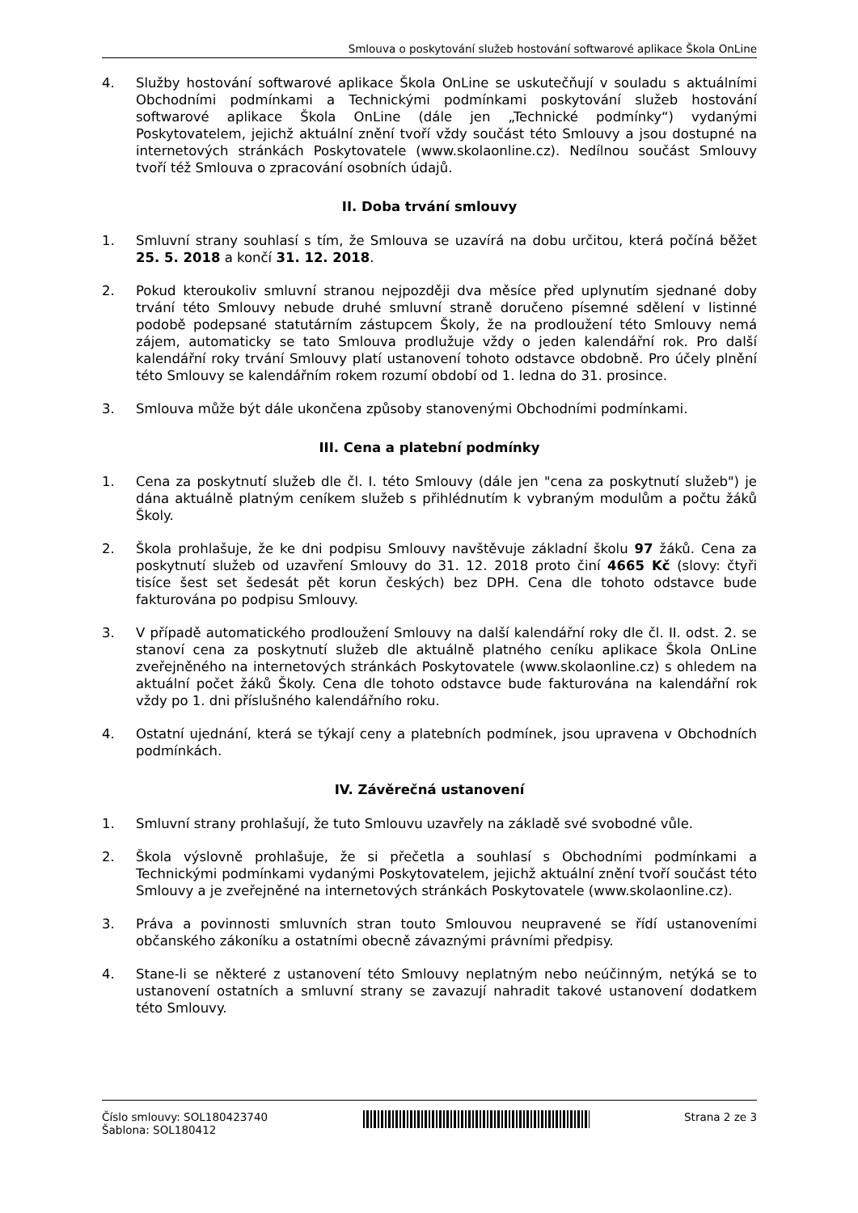Smlouva o poskytování služeb hostování softwarové aplikace Škola OnLine
4. Služby hostování softwarové aplikace Škola OnLine se uskutečňují v souladu s aktuálními Obchodními podmínkami a Technickými podmínkami poskytování služeb hostování softwarové aplikace Škola OnLine (dále jen „Technické podmínky“) vydanými Poskytovatelem, jejichž aktuální znění tvoří vždy součást této Smlouvy a jsou dostupné na internetových stránkách Poskytovatele (www.skolaonline.cz). Nedílnou součást Smlouvy tvoří též Smlouva o zpracování osobních údajů.
II. Doba trvání smlouvy
1. Smluvní strany souhlasí s tím, že Smlouva se uzavírá na dobu určitou, která počíná běžet 25. 5. 2018 a končí 31. 12. 2018.
2. Pokud kteroukoliv smluvní stranou nejpozději dva měsíce před uplynutím sjednané doby trvání této Smlouvy nebude druhé smluvní straně doručeno písemné sdělení v listinné podobě podepsané statutárním zástupcem Školy, že na prodloužení této Smlouvy nemá zájem, automaticky se tato Smlouva prodlužuje vždy o jeden kalendářní rok. Pro další kalendářní roky trvání Smlouvy platí ustanovení tohoto odstavce obdobně. Pro účely plnění této Smlouvy se kalendářním rokem rozumí období od 1. ledna do 31. prosince.
3. Smlouva může být dále ukončena způsoby stanovenými Obchodními podmínkami.
III. Cena a platební podmínky
1. Cena za poskytnutí služeb dle čl. I. této Smlouvy (dále jen "cena za poskytnutí služeb") je dána aktuálně platným ceníkem služeb s přihlédnutím k vybraným modulům a počtu žáků Školy.
2. Škola prohlašuje, že ke dni podpisu Smlouvy navštěvuje základní školu 97 žáků. Cena za poskytnutí služeb od uzavření Smlouvy do 31. 12. 2018 proto činí 4665 Kč (slovy: čtyři tisíce šest set šedesát pět korun českých) bez DPH. Cena dle tohoto odstavce bude fakturována po podpisu Smlouvy.
3. V případě automatického prodloužení Smlouvy na další kalendářní roky dle čl. II. odst. 2. se stanoví cena za poskytnutí služeb dle aktuálně platného ceníku aplikace Škola OnLine zveřejněného na internetových stránkách Poskytovatele (www.skolaonline.cz) s ohledem na aktuální počet žáků Školy. Cena dle tohoto odstavce bude fakturována na kalendářní rok vždy po 1. dni příslušného kalendářního roku.
4. Ostatní ujednání, která se týkají ceny a platebních podmínek, jsou upravena v Obchodních podmínkách.
IV. Závěrečná ustanovení
1. Smluvní strany prohlašují, že tuto Smlouvu uzavřely na základě své svobodné vůle.
2. Škola výslovně prohlašuje, že si přečetla a souhlasí s Obchodními podmínkami a Technickými podmínkami vydanými Poskytovatelem, jejichž aktuální znění tvoří součást této Smlouvy a je zveřejněné na internetových stránkách Poskytovatele (www.skolaonline.cz).
3. Práva a povinnosti smluvních stran touto Smlouvou neupravené se řídí ustanoveními občanského zákoníku a ostatními obecně závaznými právními předpisy.
4. Stane-li se některé z ustanovení této Smlouvy neplatným nebo neúčinným, netýká se to ustanovení ostatních a smluvní strany se zavazují nahradit takové ustanovení dodatkem této Smlouvy.
Číslo smlouvy: SOL180423740
Šablona: SOL180412
Strana 2 ze 3